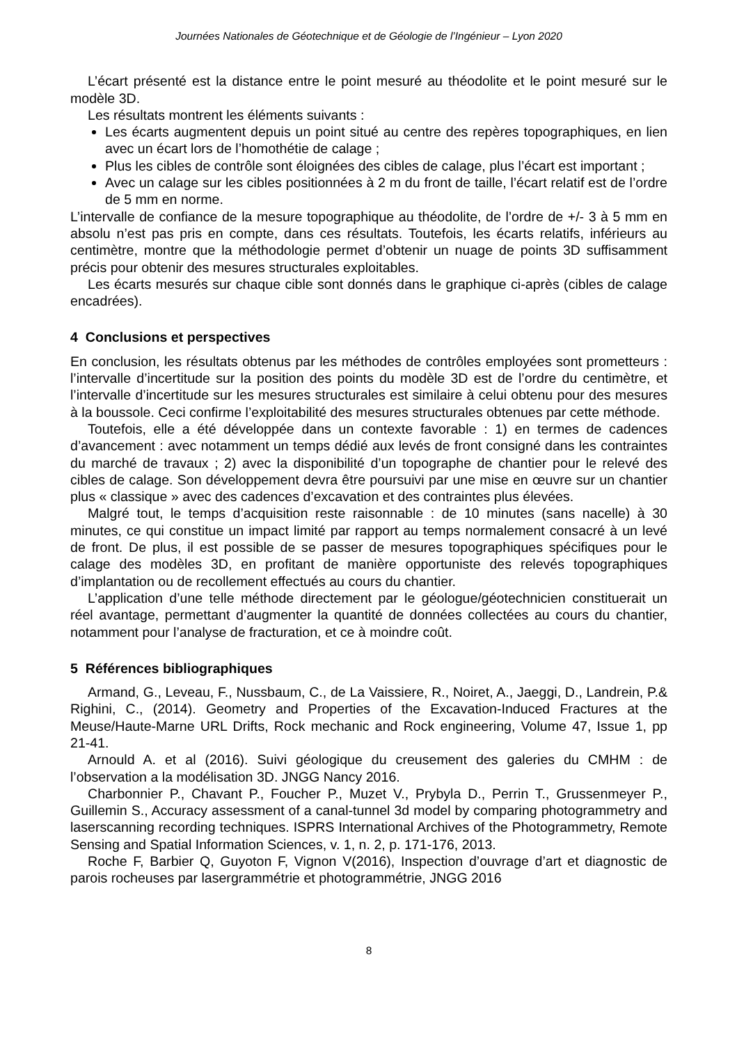Journées Nationales de Géotechnique et de Géologie de l’Ingénieur – Lyon 2020
L’écart présenté est la distance entre le point mesuré au théodolite et le point mesuré sur le modèle 3D.
Les résultats montrent les éléments suivants :
Les écarts augmentent depuis un point situé au centre des repères topographiques, en lien avec un écart lors de l’homothétie de calage ;
Plus les cibles de contrôle sont éloignées des cibles de calage, plus l’écart est important ;
Avec un calage sur les cibles positionnées à 2 m du front de taille, l’écart relatif est de l’ordre de 5 mm en norme.
L’intervalle de confiance de la mesure topographique au théodolite, de l’ordre de +/- 3 à 5 mm en absolu n’est pas pris en compte, dans ces résultats. Toutefois, les écarts relatifs, inférieurs au centimètre, montre que la méthodologie permet d’obtenir un nuage de points 3D suffisamment précis pour obtenir des mesures structurales exploitables.
Les écarts mesurés sur chaque cible sont donnés dans le graphique ci-après (cibles de calage encadrées).
4 Conclusions et perspectives
En conclusion, les résultats obtenus par les méthodes de contrôles employées sont prometteurs : l’intervalle d’incertitude sur la position des points du modèle 3D est de l’ordre du centimètre, et l’intervalle d’incertitude sur les mesures structurales est similaire à celui obtenu pour des mesures à la boussole. Ceci confirme l’exploitabilité des mesures structurales obtenues par cette méthode.
Toutefois, elle a été développée dans un contexte favorable : 1) en termes de cadences d’avancement : avec notamment un temps dédié aux levés de front consigné dans les contraintes du marché de travaux ; 2) avec la disponibilité d’un topographe de chantier pour le relevé des cibles de calage. Son développement devra être poursuivi par une mise en œuvre sur un chantier plus « classique » avec des cadences d’excavation et des contraintes plus élevées.
Malgré tout, le temps d’acquisition reste raisonnable : de 10 minutes (sans nacelle) à 30 minutes, ce qui constitue un impact limité par rapport au temps normalement consacré à un levé de front. De plus, il est possible de se passer de mesures topographiques spécifiques pour le calage des modèles 3D, en profitant de manière opportuniste des relevés topographiques d’implantation ou de recollement effectués au cours du chantier.
L’application d’une telle méthode directement par le géologue/géotechnicien constituerait un réel avantage, permettant d’augmenter la quantité de données collectées au cours du chantier, notamment pour l’analyse de fracturation, et ce à moindre coût.
5 Références bibliographiques
Armand, G., Leveau, F., Nussbaum, C., de La Vaissiere, R., Noiret, A., Jaeggi, D., Landrein, P.& Righini, C., (2014). Geometry and Properties of the Excavation-Induced Fractures at the Meuse/Haute-Marne URL Drifts, Rock mechanic and Rock engineering, Volume 47, Issue 1, pp 21-41.
Arnould A. et al (2016). Suivi géologique du creusement des galeries du CMHM : de l’observation a la modélisation 3D. JNGG Nancy 2016.
Charbonnier P., Chavant P., Foucher P., Muzet V., Prybyla D., Perrin T., Grussenmeyer P., Guillemin S., Accuracy assessment of a canal-tunnel 3d model by comparing photogrammetry and laserscanning recording techniques. ISPRS International Archives of the Photogrammetry, Remote Sensing and Spatial Information Sciences, v. 1, n. 2, p. 171-176, 2013.
Roche F, Barbier Q, Guyoton F, Vignon V(2016), Inspection d’ouvrage d’art et diagnostic de parois rocheuses par lasergrammétrie et photogrammétrie, JNGG 2016
8